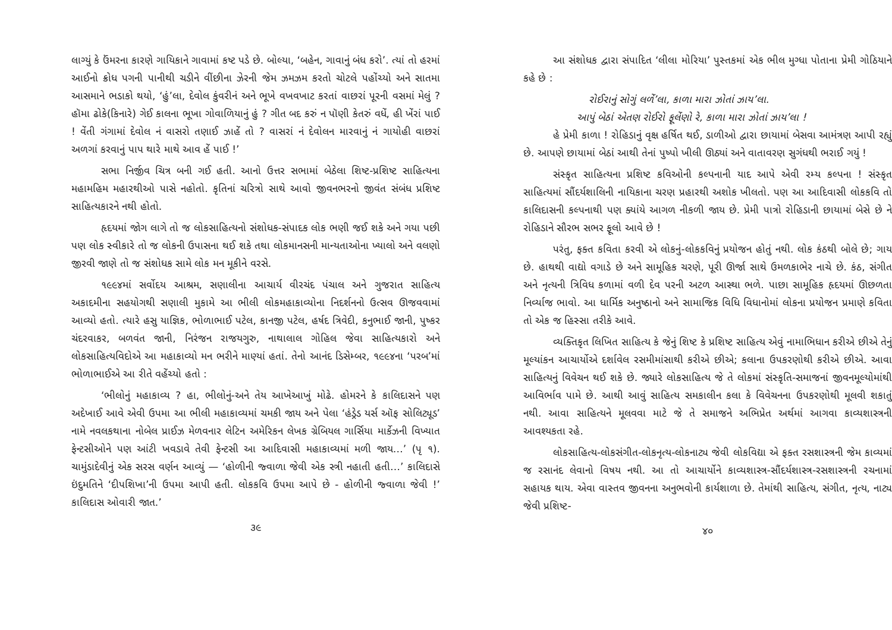લાગ્યું કે ઉંમરના કારણે ગાયિકાને ગાવામાં કષ્ટ પડે છે. બોલ્યા, ‘બહેન, ગાવાનું બંધ કરો’. ત્યાં તો હરમાં આઈનો ક્રોધ પગની પાનીથી ચડીને વીંછીના ઝેરની જેમ ઝમઝમ કરતો ચોટલે પહોંચ્યો અને સાતમા આસમાને ભડાકો થયો, ‘હું’લા, દેવોલ કુંવરીનં અને ભૂખે વખવખાટ કરતાં વાછરાં પૂરની વસમાં મેલું ? હૉમા ઢોકે(કિનારે) ગેઈ કાલના ભૂખા ગોવાળિયાનું હું ? ગીત બદ કરું ન પૉણી કેતરું વધેં, હી ખેંરાં પાઈ ! વેંતી ગંગામાં દેવોલ નં વાસરો તણાઈ ઝાહેં તો ? વાસરાં નં દેવોલન મારવાનું નં ગાયોહી વાછરાં અળગાં કરવાનું પાપ થારે માથે આવ હેં પાઈ !’
સભા નિર્જીવ ચિત્ર બની ગઈ હતી. આનો ઉત્તર સભામાં બેઠેલા શિષ્ટ-પ્રશિષ્ટ સાહિત્યના મહામહિમ મહારથીઓ પાસે નહોતો. કૃતિનાં ચરિત્રો સાથે આવો જીવનભરનો જીવંત સંબંધ પ્રશિષ્ટ સાહિત્યકારને નથી હોતો.
હૃદયમાં જોગ લાગે તો જ લોકસાહિત્યનો સંશોધક-સંપાદક લોક ભણી જઈ શકે અને ગયા પછી પણ લોક સ્વીકારે તો જ લોકની ઉપાસના થઈ શકે તથા લોકમાનસની માન્યતાઓના ખ્યાલો અને વલણો જીરવી જાણે તો જ સંશોધક સામે લોક મન મૂકીને વરસે.
૧૯૯૪માં સર્વોદય આશ્રમ, સણાલીના આચાર્ય વીરચંદ પંચાલ અને ગુજરાત સાહિત્ય અકાદમીના સહયોગથી સણાલી મુકામે આ ભીલી લોકમહાકાવ્યોના નિદર્શનનો ઉત્સવ ઊજવવામાં આવ્યો હતો. ત્યારે હસુ યાજ્ઞિક, ભોળાભાઈ પટેલ, કાનજી પટેલ, હર્ષદ ત્રિવેદી, કનુભાઈ જાની, પુષ્કર ચંદરવાકર, બળવંત જાની, નિરંજન રાજયગુરુ, નાથાલાલ ગોહિલ જેવા સાહિત્યકારો અને લોકસાહિત્યવિદોએ આ મહાકાવ્યો મન ભરીને માણ્યાં હતાં. તેનો આનંદ ડિસેમ્બર, ૧૯૯૪ના ‘પરબ’માં ભોળાભાઈએ આ રીતે વહેંચ્યો હતો :
‘ભીલોનું મહાકાવ્ય ? હા, ભીલોનું-અને તેય આખેઆખું મોઢે. હોમરને કે કાલિદાસને પણ અદેખાઈ આવે એવી ઉપમા આ ભીલી મહાકાવ્યમાં ચમકી જાય અને પેલા ‘હંડ્રેડ યર્સ ઑફ સોલિટ્યૂડ’ નામે નવલકથાના નોબેલ પ્રાઈઝ મેળવનાર લેટિન અમેરિકન લેખક ગ્રેબિયલ ગાર્સિયા માર્કેઝની વિખ્યાત ફેન્ટસીઓને પણ આંટી ખવડાવે તેવી ફેન્ટસી આ આદિવાસી મહાકાવ્યમાં મળી જાય…’ (પૃ ૧). ચામુંડાદેવીનું એક સરસ વર્ણન આવ્યું — ‘હોળીની જ્વાળા જેવી એક સ્ત્રી નહાતી હતી…’ કાલિદાસે ઇંદુમતિને ‘દીપશિખા’ની ઉપમા આપી હતી. લોકકવિ ઉપમા આપે છે - હોળીની જ્વાળા જેવી !’ કાલિદાસ ઓવારી જાત.’
૩૯
આ સંશોધક દ્વારા સંપાદિત ‘લીલા મોરિયા’ પુસ્તકમાં એક ભીલ મુગ્ધા પોતાના પ્રેમી ગોઠિયાને કહે છે :
રોઈરાનું સોગું લળેં’લા, કાળા મારા ઝોતાં ઝાય’લા.
આપું બેઠાં એતણ રોઈરો ફૂલેંણો રે, કાળા મારા ઝોતાં ઝાય’લા !
હે પ્રેમી કાળા ! રોહિડાનું વૃક્ષ હર્ષિત થઈ, ડાળીઓ દ્વારા છાયામાં બેસવા આમંત્રણ આપી રહ્યું છે. આપણે છાયામાં બેઠાં આથી તેનાં પુષ્પો ખીલી ઊઠ્યાં અને વાતાવરણ સુગંધથી ભરાઈ ગયું !
સંસ્કૃત સાહિત્યના પ્રશિષ્ટ કવિઓની કલ્પનાની યાદ આપે એવી રમ્ય કલ્પના ! સંસ્કૃત સાહિત્યમાં સૌંદર્યશાલિની નાયિકાના ચરણ પ્રહારથી અશોક ખીલતો. પણ આ આદિવાસી લોકકવિ તો કાલિદાસની કલ્પનાથી પણ ક્યાંયે આગળ નીકળી જાય છે. પ્રેમી પાત્રો રોહિડાની છાયામાં બેસે છે ને રોહિડાને સૌરભ સભર ફૂલો આવે છે !
પરંતુ, ફક્ત કવિતા કરવી એ લોકનું-લોકકવિનું પ્રયોજન હોતું નથી. લોક કંઠથી બોલે છે; ગાય છે. હાથથી વાદ્યો વગાડે છે અને સામૂહિક ચરણે, પૂરી ઊર્જા સાથે ઉમળકાભેર નાચે છે. કંઠ, સંગીત અને નૃત્યની ત્રિવિધ કળામાં વળી દેવ પરની અટળ આસ્થા ભળે. પાછા સામૂહિક હૃદયમાં ઊછળતા નિર્વ્યાજ ભાવો. આ ધાર્મિક અનુષ્ઠાનો અને સામાજિક વિધિ વિધાનોમાં લોકના પ્રયોજન પ્રમાણે કવિતા તો એક જ હિસ્સા તરીકે આવે.
વ્યક્તિકૃત લિખિત સાહિત્ય કે જેનું શિષ્ટ કે પ્રશિષ્ટ સાહિત્ય એવું નામાભિધાન કરીએ છીએ તેનું મૂલ્યાંકન આચાર્યોએ દર્શાવેલ રસમીમાંસાથી કરીએ છીએ; કલાના ઉપકરણોથી કરીએ છીએ. આવા સાહિત્યનું વિવેચન થઈ શકે છે. જ્યારે લોકસાહિત્ય જે તે લોકમાં સંસ્કૃતિ-સમાજનાં જીવનમૂલ્યોમાંથી આવિર્ભાવ પામે છે. આથી આવું સાહિત્ય સમકાલીન કલા કે વિવેચનના ઉપકરણોથી મૂલવી શકાતું નથી. આવા સાહિત્યને મૂલવવા માટે જે તે સમાજને અભિપ્રેત અર્થમાં આગવા કાવ્યશાસ્ત્રની આવશ્યકતા રહે.
લોકસાહિત્ય-લોકસંગીત-લોકનૃત્ય-લોકનાટ્ય જેવી લોકવિદ્યા એ ફક્ત રસશાસ્ત્રની જેમ કાવ્યમાં જ રસાનંદ લેવાનો વિષય નથી. આ તો આચાર્યોને કાવ્યશાસ્ત્ર-સૌંદર્યશાસ્ત્ર-રસશાસ્ત્રની રચનામાં સહાયક થાય. એવા વાસ્તવ જીવનના અનુભવોની કાર્યશાળા છે. તેમાંથી સાહિત્ય, સંગીત, નૃત્ય, નાટ્ય જેવી પ્રશિષ્ટ-
૪૦